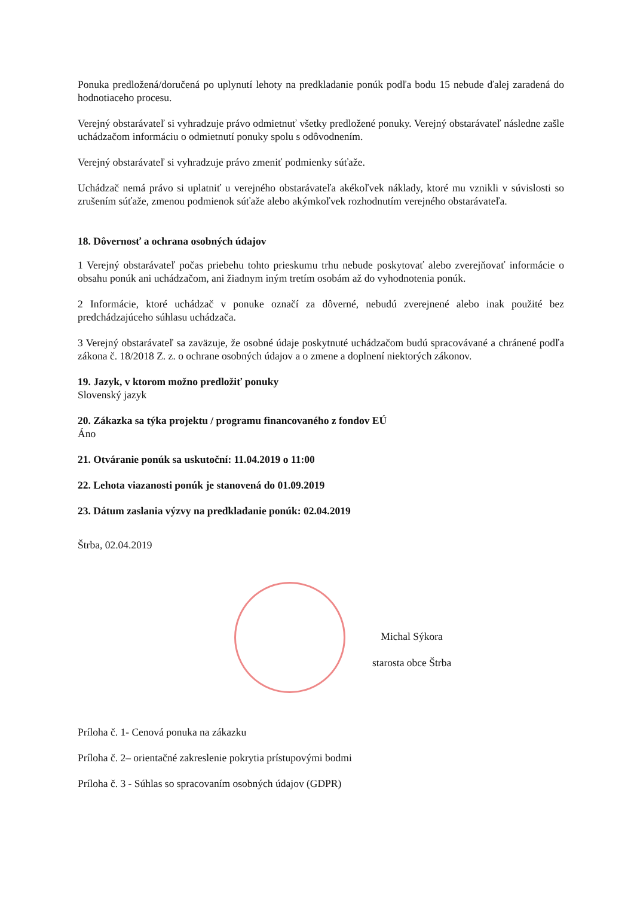Ponuka predložená/doručená po uplynutí lehoty na predkladanie ponúk podľa bodu 15 nebude ďalej zaradená do hodnotiaceho procesu.
Verejný obstarávateľ si vyhradzuje právo odmietnuť všetky predložené ponuky. Verejný obstarávateľ následne zašle uchádzačom informáciu o odmietnutí ponuky spolu s odôvodnením.
Verejný obstarávateľ si vyhradzuje právo zmeniť podmienky súťaže.
Uchádzač nemá právo si uplatniť u verejného obstarávateľa akékoľvek náklady, ktoré mu vznikli v súvislosti so zrušením súťaže, zmenou podmienok súťaže alebo akýmkoľvek rozhodnutím verejného obstarávateľa.
18. Dôvernosť a ochrana osobných údajov
1 Verejný obstarávateľ počas priebehu tohto prieskumu trhu nebude poskytovať alebo zverejňovať informácie o obsahu ponúk ani uchádzačom, ani žiadnym iným tretím osobám až do vyhodnotenia ponúk.
2 Informácie, ktoré uchádzač v ponuke označí za dôverné, nebudú zverejnené alebo inak použité bez predchádzajúceho súhlasu uchádzača.
3 Verejný obstarávateľ sa zaväzuje, že osobné údaje poskytnuté uchádzačom budú spracovávané a chránené podľa zákona č. 18/2018 Z. z. o ochrane osobných údajov a o zmene a doplnení niektorých zákonov.
19. Jazyk, v ktorom možno predložiť ponuky
Slovenský jazyk
20. Zákazka sa týka projektu / programu financovaného z fondov EÚ
Áno
21. Otváranie ponúk sa uskutoční: 11.04.2019 o 11:00
22. Lehota viazanosti ponúk je stanovená do 01.09.2019
23. Dátum zaslania výzvy na predkladanie ponúk: 02.04.2019
Štrba, 02.04.2019
Michal Sýkora
starosta obce Štrba
Príloha č. 1- Cenová ponuka na zákazku
Príloha č. 2– orientačné zakreslenie pokrytia prístupovými bodmi
Príloha č. 3 - Súhlas so spracovaním osobných údajov (GDPR)